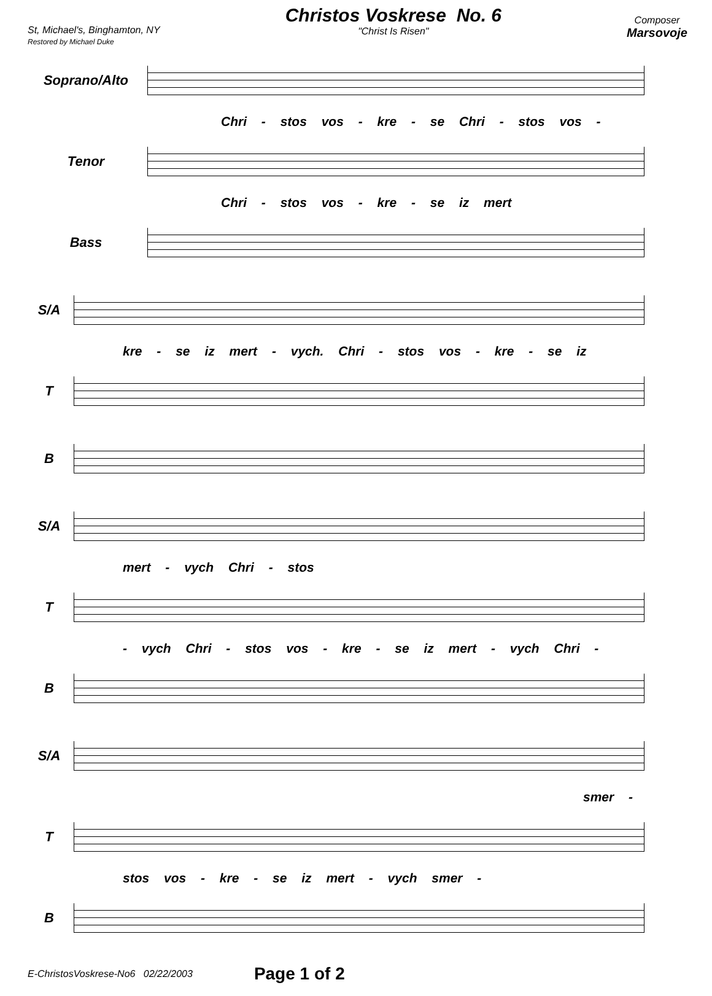St, Michael's, Binghamton, NY
Restored by Michael Duke
Christos Voskrese No. 6
"Christ Is Risen"
Composer
Marsovoje
Soprano/Alto
Chri - stos vos - kre - se Chri - stos vos -
Tenor
Chri - stos vos - kre - se iz mert
Bass
S/A
kre - se iz mert - vych. Chri - stos vos - kre - se iz
T
B
S/A
mert - vych Chri - stos
T
- vych Chri - stos vos - kre - se iz mert - vych Chri -
B
S/A
smer -
T
stos vos - kre - se iz mert - vych smer -
B
E-ChristosVoskrese-No6 02/22/2003 Page 1 of 2